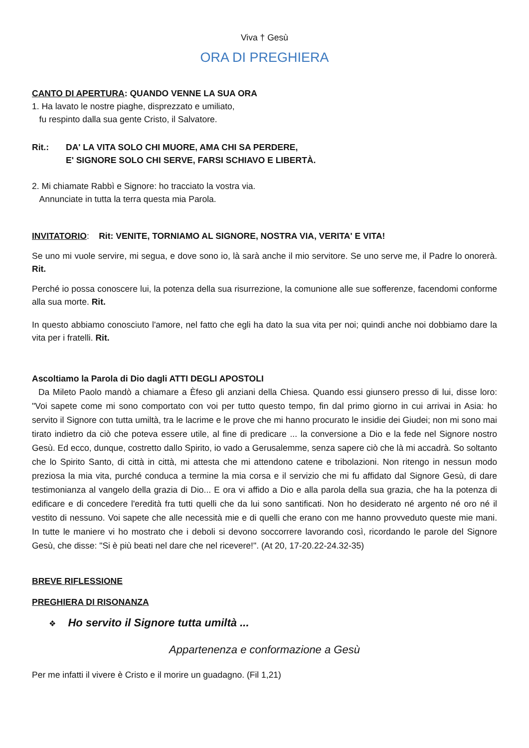Viva † Gesù
ORA DI PREGHIERA
CANTO DI APERTURA: QUANDO VENNE LA SUA ORA
1. Ha lavato le nostre piaghe, disprezzato e umiliato,
fu respinto dalla sua gente Cristo, il Salvatore.
Rit.: DA' LA VITA SOLO CHI MUORE, AMA CHI SA PERDERE,
E' SIGNORE SOLO CHI SERVE, FARSI SCHIAVO E LIBERTÀ.
2. Mi chiamate Rabbì e Signore: ho tracciato la vostra via.
Annunciate in tutta la terra questa mia Parola.
INVITATORIO: Rit: VENITE, TORNIAMO AL SIGNORE, NOSTRA VIA, VERITA' E VITA!
Se uno mi vuole servire, mi segua, e dove sono io, là sarà anche il mio servitore. Se uno serve me, il Padre lo onorerà. Rit.
Perché io possa conoscere lui, la potenza della sua risurrezione, la comunione alle sue sofferenze, facendomi conforme alla sua morte. Rit.
In questo abbiamo conosciuto l'amore, nel fatto che egli ha dato la sua vita per noi; quindi anche noi dobbiamo dare la vita per i fratelli. Rit.
Ascoltiamo la Parola di Dio dagli ATTI DEGLI APOSTOLI
Da Mileto Paolo mandò a chiamare a Èfeso gli anziani della Chiesa. Quando essi giunsero presso di lui, disse loro: "Voi sapete come mi sono comportato con voi per tutto questo tempo, fin dal primo giorno in cui arrivai in Asia: ho servito il Signore con tutta umiltà, tra le lacrime e le prove che mi hanno procurato le insidie dei Giudei; non mi sono mai tirato indietro da ciò che poteva essere utile, al fine di predicare ... la conversione a Dio e la fede nel Signore nostro Gesù. Ed ecco, dunque, costretto dallo Spirito, io vado a Gerusalemme, senza sapere ciò che là mi accadrà. So soltanto che lo Spirito Santo, di città in città, mi attesta che mi attendono catene e tribolazioni. Non ritengo in nessun modo preziosa la mia vita, purché conduca a termine la mia corsa e il servizio che mi fu affidato dal Signore Gesù, di dare testimonianza al vangelo della grazia di Dio... E ora vi affido a Dio e alla parola della sua grazia, che ha la potenza di edificare e di concedere l'eredità fra tutti quelli che da lui sono santificati. Non ho desiderato né argento né oro né il vestito di nessuno. Voi sapete che alle necessità mie e di quelli che erano con me hanno provveduto queste mie mani. In tutte le maniere vi ho mostrato che i deboli si devono soccorrere lavorando così, ricordando le parole del Signore Gesù, che disse: "Si è più beati nel dare che nel ricevere!". (At 20, 17-20.22-24.32-35)
BREVE RIFLESSIONE
PREGHIERA DI RISONANZA
❖ Ho servito il Signore tutta umiltà ...
Appartenenza e conformazione a Gesù
Per me infatti il vivere è Cristo e il morire un guadagno. (Fil 1,21)